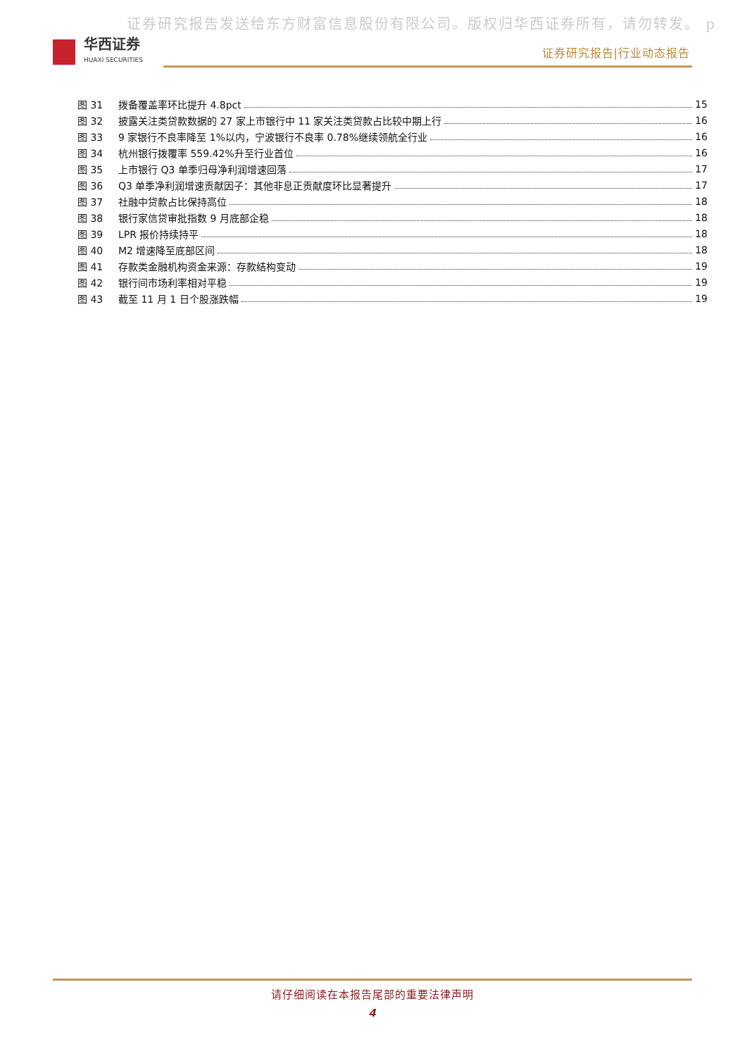证券研究报告发送给东方财富信息股份有限公司。版权归华西证券所有，请勿转发。 p
华西证券
HUAXI SECURITIES
证券研究报告|行业动态报告
图 31 拨备覆盖率环比提升 4.8pct 15
图 32 披露关注类贷款数据的 27 家上市银行中 11 家关注类贷款占比较中期上行 16
图 33 9 家银行不良率降至 1%以内，宁波银行不良率 0.78%继续领航全行业 16
图 34 杭州银行拨覆率 559.42%升至行业首位 16
图 35 上市银行 Q3 单季归母净利润增速回落 17
图 36 Q3 单季净利润增速贡献因子：其他非息正贡献度环比显著提升 17
图 37 社融中贷款占比保持高位 18
图 38 银行家信贷审批指数 9 月底部企稳 18
图 39 LPR 报价持续持平 18
图 40 M2 增速降至底部区间 18
图 41 存款类金融机构资金来源：存款结构变动 19
图 42 银行间市场利率相对平稳 19
图 43 截至 11 月 1 日个股涨跌幅 19
请仔细阅读在本报告尾部的重要法律声明
4